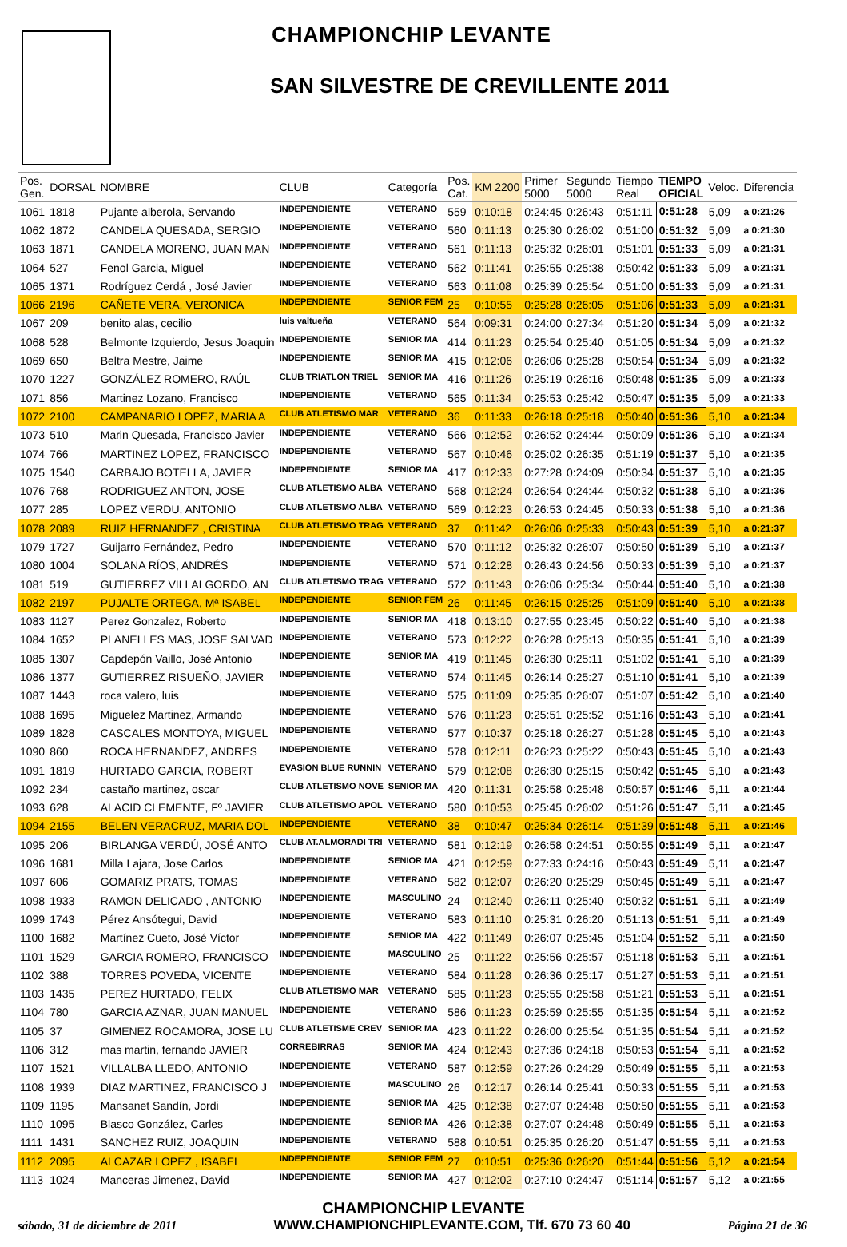CHAMPIONCHIP LEVANTE
SAN SILVESTRE DE CREVILLENTE 2011
| Pos. Gen. | DORSAL | NOMBRE | CLUB | Categoría | Pos. Cat. | KM 2200 | Primer 5000 | Segundo 5000 | Tiempo Real | TIEMPO OFICIAL | Veloc. | Diferencia |
| --- | --- | --- | --- | --- | --- | --- | --- | --- | --- | --- | --- | --- |
| 1061 | 1818 | Pujante alberola, Servando | INDEPENDIENTE | VETERANO | 559 | 0:10:18 | 0:24:45 | 0:26:43 | 0:51:11 | 0:51:28 | 5,09 | a 0:21:26 |
| 1062 | 1872 | CANDELA QUESADA, SERGIO | INDEPENDIENTE | VETERANO | 560 | 0:11:13 | 0:25:30 | 0:26:02 | 0:51:00 | 0:51:32 | 5,09 | a 0:21:30 |
| 1063 | 1871 | CANDELA MORENO, JUAN MAN | INDEPENDIENTE | VETERANO | 561 | 0:11:13 | 0:25:32 | 0:26:01 | 0:51:01 | 0:51:33 | 5,09 | a 0:21:31 |
| 1064 | 527 | Fenol Garcia, Miguel | INDEPENDIENTE | VETERANO | 562 | 0:11:41 | 0:25:55 | 0:25:38 | 0:50:42 | 0:51:33 | 5,09 | a 0:21:31 |
| 1065 | 1371 | Rodríguez Cerdá , José Javier | INDEPENDIENTE | VETERANO | 563 | 0:11:08 | 0:25:39 | 0:25:54 | 0:51:00 | 0:51:33 | 5,09 | a 0:21:31 |
| 1066 | 2196 | CAÑETE VERA, VERONICA | INDEPENDIENTE | SENIOR FEM | 25 | 0:10:55 | 0:25:28 | 0:26:05 | 0:51:06 | 0:51:33 | 5,09 | a 0:21:31 |
| 1067 | 209 | benito alas, cecilio | luis valtueña | VETERANO | 564 | 0:09:31 | 0:24:00 | 0:27:34 | 0:51:20 | 0:51:34 | 5,09 | a 0:21:32 |
| 1068 | 528 | Belmonte Izquierdo, Jesus Joaquin | INDEPENDIENTE | SENIOR MA | 414 | 0:11:23 | 0:25:54 | 0:25:40 | 0:51:05 | 0:51:34 | 5,09 | a 0:21:32 |
| 1069 | 650 | Beltra Mestre, Jaime | INDEPENDIENTE | SENIOR MA | 415 | 0:12:06 | 0:26:06 | 0:25:28 | 0:50:54 | 0:51:34 | 5,09 | a 0:21:32 |
| 1070 | 1227 | GONZÁLEZ ROMERO, RAÚL | CLUB TRIATLON TRIEL | SENIOR MA | 416 | 0:11:26 | 0:25:19 | 0:26:16 | 0:50:48 | 0:51:35 | 5,09 | a 0:21:33 |
| 1071 | 856 | Martinez Lozano, Francisco | INDEPENDIENTE | VETERANO | 565 | 0:11:34 | 0:25:53 | 0:25:42 | 0:50:47 | 0:51:35 | 5,09 | a 0:21:33 |
| 1072 | 2100 | CAMPANARIO LOPEZ, MARIA A | CLUB ATLETISMO MAR | VETERANO | 36 | 0:11:33 | 0:26:18 | 0:25:18 | 0:50:40 | 0:51:36 | 5,10 | a 0:21:34 |
| 1073 | 510 | Marin Quesada, Francisco Javier | INDEPENDIENTE | VETERANO | 566 | 0:12:52 | 0:26:52 | 0:24:44 | 0:50:09 | 0:51:36 | 5,10 | a 0:21:34 |
| 1074 | 766 | MARTINEZ LOPEZ, FRANCISCO | INDEPENDIENTE | VETERANO | 567 | 0:10:46 | 0:25:02 | 0:26:35 | 0:51:19 | 0:51:37 | 5,10 | a 0:21:35 |
| 1075 | 1540 | CARBAJO BOTELLA, JAVIER | INDEPENDIENTE | SENIOR MA | 417 | 0:12:33 | 0:27:28 | 0:24:09 | 0:50:34 | 0:51:37 | 5,10 | a 0:21:35 |
| 1076 | 768 | RODRIGUEZ ANTON, JOSE | CLUB ATLETISMO ALBA | VETERANO | 568 | 0:12:24 | 0:26:54 | 0:24:44 | 0:50:32 | 0:51:38 | 5,10 | a 0:21:36 |
| 1077 | 285 | LOPEZ VERDU, ANTONIO | CLUB ATLETISMO ALBA | VETERANO | 569 | 0:12:23 | 0:26:53 | 0:24:45 | 0:50:33 | 0:51:38 | 5,10 | a 0:21:36 |
| 1078 | 2089 | RUIZ HERNANDEZ , CRISTINA | CLUB ATLETISMO TRAG | VETERANO | 37 | 0:11:42 | 0:26:06 | 0:25:33 | 0:50:43 | 0:51:39 | 5,10 | a 0:21:37 |
| 1079 | 1727 | Guijarro Fernández, Pedro | INDEPENDIENTE | VETERANO | 570 | 0:11:12 | 0:25:32 | 0:26:07 | 0:50:50 | 0:51:39 | 5,10 | a 0:21:37 |
| 1080 | 1004 | SOLANA RÍOS, ANDRÉS | INDEPENDIENTE | VETERANO | 571 | 0:12:28 | 0:26:43 | 0:24:56 | 0:50:33 | 0:51:39 | 5,10 | a 0:21:37 |
| 1081 | 519 | GUTIERREZ VILLALGORDO, AN | CLUB ATLETISMO TRAG | VETERANO | 572 | 0:11:43 | 0:26:06 | 0:25:34 | 0:50:44 | 0:51:40 | 5,10 | a 0:21:38 |
| 1082 | 2197 | PUJALTE ORTEGA, Mª ISABEL | INDEPENDIENTE | SENIOR FEM | 26 | 0:11:45 | 0:26:15 | 0:25:25 | 0:51:09 | 0:51:40 | 5,10 | a 0:21:38 |
| 1083 | 1127 | Perez Gonzalez, Roberto | INDEPENDIENTE | SENIOR MA | 418 | 0:13:10 | 0:27:55 | 0:23:45 | 0:50:22 | 0:51:40 | 5,10 | a 0:21:38 |
| 1084 | 1652 | PLANELLES MAS, JOSE SALVAD | INDEPENDIENTE | VETERANO | 573 | 0:12:22 | 0:26:28 | 0:25:13 | 0:50:35 | 0:51:41 | 5,10 | a 0:21:39 |
| 1085 | 1307 | Capdepón Vaillo, José Antonio | INDEPENDIENTE | SENIOR MA | 419 | 0:11:45 | 0:26:30 | 0:25:11 | 0:51:02 | 0:51:41 | 5,10 | a 0:21:39 |
| 1086 | 1377 | GUTIERREZ RISUEÑO, JAVIER | INDEPENDIENTE | VETERANO | 574 | 0:11:45 | 0:26:14 | 0:25:27 | 0:51:10 | 0:51:41 | 5,10 | a 0:21:39 |
| 1087 | 1443 | roca valero, luis | INDEPENDIENTE | VETERANO | 575 | 0:11:09 | 0:25:35 | 0:26:07 | 0:51:07 | 0:51:42 | 5,10 | a 0:21:40 |
| 1088 | 1695 | Miguelez Martinez, Armando | INDEPENDIENTE | VETERANO | 576 | 0:11:23 | 0:25:51 | 0:25:52 | 0:51:16 | 0:51:43 | 5,10 | a 0:21:41 |
| 1089 | 1828 | CASCALES MONTOYA, MIGUEL | INDEPENDIENTE | VETERANO | 577 | 0:10:37 | 0:25:18 | 0:26:27 | 0:51:28 | 0:51:45 | 5,10 | a 0:21:43 |
| 1090 | 860 | ROCA HERNANDEZ, ANDRES | INDEPENDIENTE | VETERANO | 578 | 0:12:11 | 0:26:23 | 0:25:22 | 0:50:43 | 0:51:45 | 5,10 | a 0:21:43 |
| 1091 | 1819 | HURTADO GARCIA, ROBERT | EVASION BLUE RUNNIN | VETERANO | 579 | 0:12:08 | 0:26:30 | 0:25:15 | 0:50:42 | 0:51:45 | 5,10 | a 0:21:43 |
| 1092 | 234 | castaño martinez, oscar | CLUB ATLETISMO NOVE | SENIOR MA | 420 | 0:11:31 | 0:25:58 | 0:25:48 | 0:50:57 | 0:51:46 | 5,11 | a 0:21:44 |
| 1093 | 628 | ALACID CLEMENTE, Fº JAVIER | CLUB ATLETISMO APOL | VETERANO | 580 | 0:10:53 | 0:25:45 | 0:26:02 | 0:51:26 | 0:51:47 | 5,11 | a 0:21:45 |
| 1094 | 2155 | BELEN VERACRUZ, MARIA DOL | INDEPENDIENTE | VETERANO | 38 | 0:10:47 | 0:25:34 | 0:26:14 | 0:51:39 | 0:51:48 | 5,11 | a 0:21:46 |
| 1095 | 206 | BIRLANGA VERDÚ, JOSÉ ANTO | CLUB AT.ALMORADI TRI | VETERANO | 581 | 0:12:19 | 0:26:58 | 0:24:51 | 0:50:55 | 0:51:49 | 5,11 | a 0:21:47 |
| 1096 | 1681 | Milla Lajara, Jose Carlos | INDEPENDIENTE | SENIOR MA | 421 | 0:12:59 | 0:27:33 | 0:24:16 | 0:50:43 | 0:51:49 | 5,11 | a 0:21:47 |
| 1097 | 606 | GOMARIZ PRATS, TOMAS | INDEPENDIENTE | VETERANO | 582 | 0:12:07 | 0:26:20 | 0:25:29 | 0:50:45 | 0:51:49 | 5,11 | a 0:21:47 |
| 1098 | 1933 | RAMON DELICADO , ANTONIO | INDEPENDIENTE | MASCULINO | 24 | 0:12:40 | 0:26:11 | 0:25:40 | 0:50:32 | 0:51:51 | 5,11 | a 0:21:49 |
| 1099 | 1743 | Pérez Ansótegui, David | INDEPENDIENTE | VETERANO | 583 | 0:11:10 | 0:25:31 | 0:26:20 | 0:51:13 | 0:51:51 | 5,11 | a 0:21:49 |
| 1100 | 1682 | Martínez Cueto, José Víctor | INDEPENDIENTE | SENIOR MA | 422 | 0:11:49 | 0:26:07 | 0:25:45 | 0:51:04 | 0:51:52 | 5,11 | a 0:21:50 |
| 1101 | 1529 | GARCIA ROMERO, FRANCISCO | INDEPENDIENTE | MASCULINO | 25 | 0:11:22 | 0:25:56 | 0:25:57 | 0:51:18 | 0:51:53 | 5,11 | a 0:21:51 |
| 1102 | 388 | TORRES POVEDA, VICENTE | INDEPENDIENTE | VETERANO | 584 | 0:11:28 | 0:26:36 | 0:25:17 | 0:51:27 | 0:51:53 | 5,11 | a 0:21:51 |
| 1103 | 1435 | PEREZ HURTADO, FELIX | CLUB ATLETISMO MAR | VETERANO | 585 | 0:11:23 | 0:25:55 | 0:25:58 | 0:51:21 | 0:51:53 | 5,11 | a 0:21:51 |
| 1104 | 780 | GARCIA AZNAR, JUAN MANUEL | INDEPENDIENTE | VETERANO | 586 | 0:11:23 | 0:25:59 | 0:25:55 | 0:51:35 | 0:51:54 | 5,11 | a 0:21:52 |
| 1105 | 37 | GIMENEZ ROCAMORA, JOSE LU | CLUB ATLETISME CREV | SENIOR MA | 423 | 0:11:22 | 0:26:00 | 0:25:54 | 0:51:35 | 0:51:54 | 5,11 | a 0:21:52 |
| 1106 | 312 | mas martin, fernando JAVIER | CORREBIRRAS | SENIOR MA | 424 | 0:12:43 | 0:27:36 | 0:24:18 | 0:50:53 | 0:51:54 | 5,11 | a 0:21:52 |
| 1107 | 1521 | VILLALBA LLEDO, ANTONIO | INDEPENDIENTE | VETERANO | 587 | 0:12:59 | 0:27:26 | 0:24:29 | 0:50:49 | 0:51:55 | 5,11 | a 0:21:53 |
| 1108 | 1939 | DIAZ MARTINEZ, FRANCISCO J | INDEPENDIENTE | MASCULINO | 26 | 0:12:17 | 0:26:14 | 0:25:41 | 0:50:33 | 0:51:55 | 5,11 | a 0:21:53 |
| 1109 | 1195 | Mansanet Sandín, Jordi | INDEPENDIENTE | SENIOR MA | 425 | 0:12:38 | 0:27:07 | 0:24:48 | 0:50:50 | 0:51:55 | 5,11 | a 0:21:53 |
| 1110 | 1095 | Blasco González, Carles | INDEPENDIENTE | SENIOR MA | 426 | 0:12:38 | 0:27:07 | 0:24:48 | 0:50:49 | 0:51:55 | 5,11 | a 0:21:53 |
| 1111 | 1431 | SANCHEZ RUIZ, JOAQUIN | INDEPENDIENTE | VETERANO | 588 | 0:10:51 | 0:25:35 | 0:26:20 | 0:51:47 | 0:51:55 | 5,11 | a 0:21:53 |
| 1112 | 2095 | ALCAZAR LOPEZ , ISABEL | INDEPENDIENTE | SENIOR FEM | 27 | 0:10:51 | 0:25:36 | 0:26:20 | 0:51:44 | 0:51:56 | 5,12 | a 0:21:54 |
| 1113 | 1024 | Manceras Jimenez, David | INDEPENDIENTE | SENIOR MA | 427 | 0:12:02 | 0:27:10 | 0:24:47 | 0:51:14 | 0:51:57 | 5,12 | a 0:21:55 |
CHAMPIONCHIP LEVANTE
sábado, 31 de diciembre de 2011 WWW.CHAMPIONCHIPLEVANTE.COM, Tlf. 670 73 60 40 Página 21 de 36